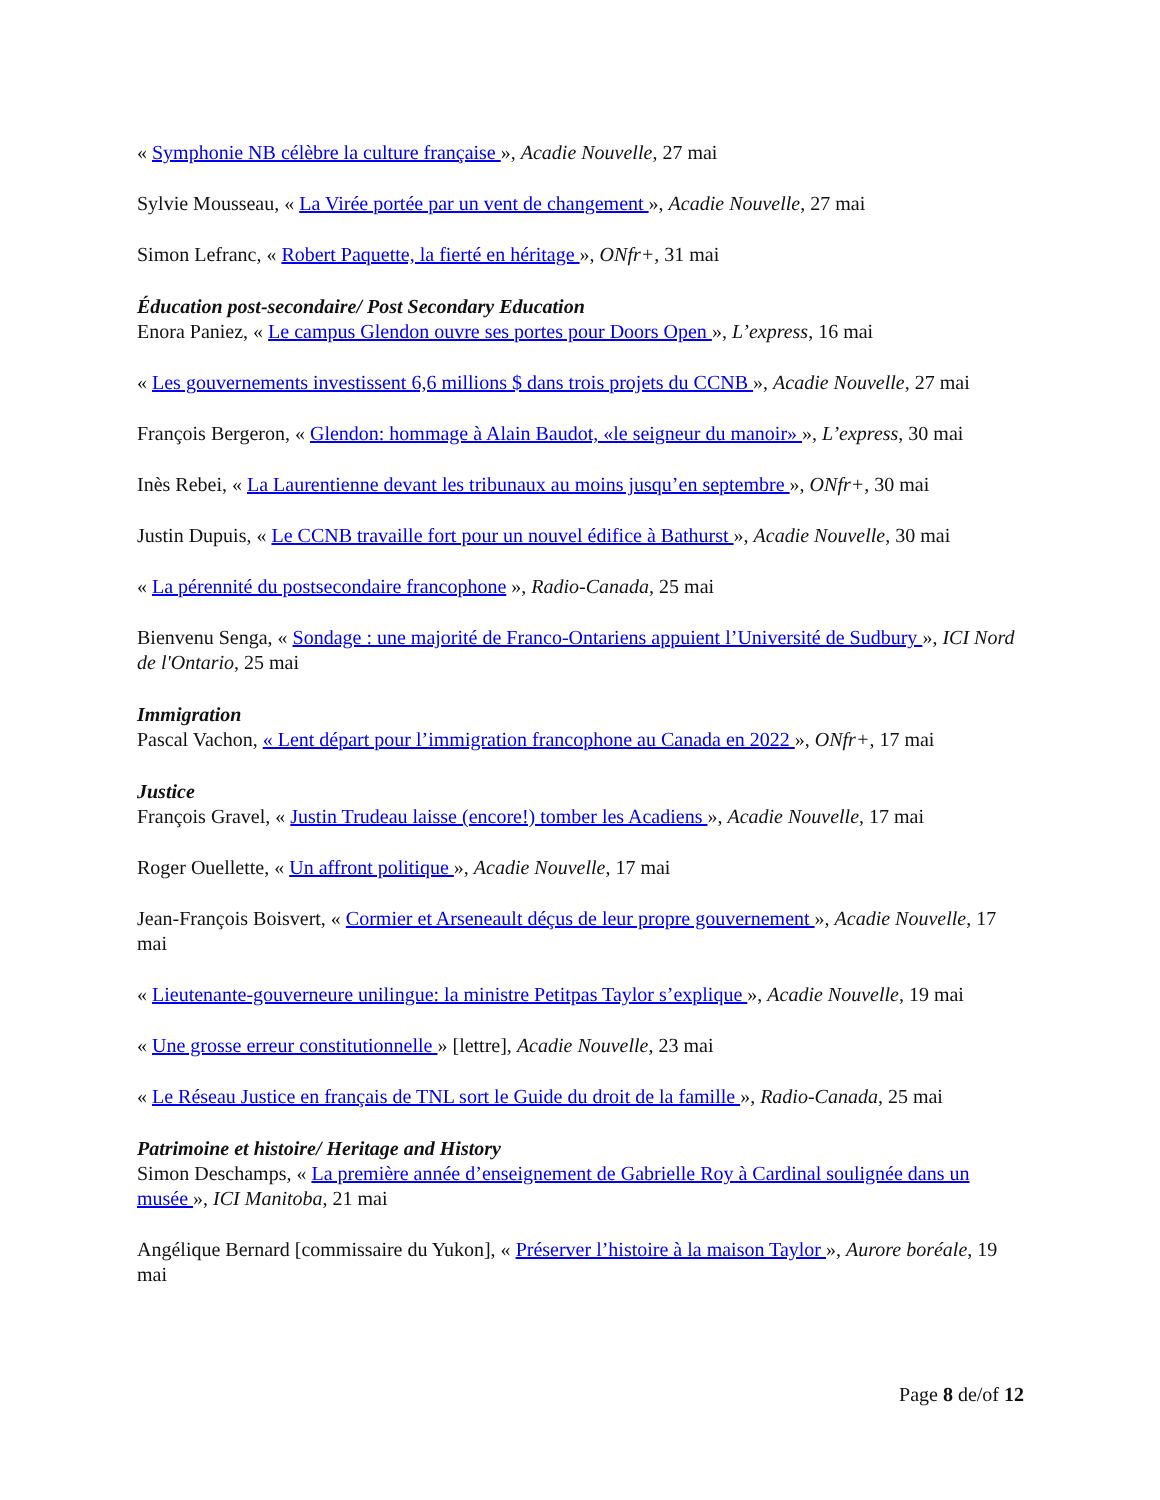« Symphonie NB célèbre la culture française », Acadie Nouvelle, 27 mai
Sylvie Mousseau, « La Virée portée par un vent de changement », Acadie Nouvelle, 27 mai
Simon Lefranc, « Robert Paquette, la fierté en héritage », ONfr+, 31 mai
Éducation post-secondaire/ Post Secondary Education
Enora Paniez, « Le campus Glendon ouvre ses portes pour Doors Open », L’express, 16 mai
« Les gouvernements investissent 6,6 millions $ dans trois projets du CCNB », Acadie Nouvelle, 27 mai
François Bergeron, « Glendon: hommage à Alain Baudot, «le seigneur du manoir» », L’express, 30 mai
Inès Rebei, « La Laurentienne devant les tribunaux au moins jusqu’en septembre », ONfr+, 30 mai
Justin Dupuis, « Le CCNB travaille fort pour un nouvel édifice à Bathurst », Acadie Nouvelle, 30 mai
« La pérennité du postsecondaire francophone », Radio-Canada, 25 mai
Bienvenu Senga, « Sondage : une majorité de Franco-Ontariens appuient l’Université de Sudbury », ICI Nord de l'Ontario, 25 mai
Immigration
Pascal Vachon, « Lent départ pour l’immigration francophone au Canada en 2022 », ONfr+, 17 mai
Justice
François Gravel, « Justin Trudeau laisse (encore!) tomber les Acadiens », Acadie Nouvelle, 17 mai
Roger Ouellette, « Un affront politique », Acadie Nouvelle, 17 mai
Jean-François Boisvert, « Cormier et Arseneault déçus de leur propre gouvernement », Acadie Nouvelle, 17 mai
« Lieutenante-gouverneure unilingue: la ministre Petitpas Taylor s’explique », Acadie Nouvelle, 19 mai
« Une grosse erreur constitutionnelle » [lettre], Acadie Nouvelle, 23 mai
« Le Réseau Justice en français de TNL sort le Guide du droit de la famille », Radio-Canada, 25 mai
Patrimoine et histoire/ Heritage and History
Simon Deschamps, « La première année d’enseignement de Gabrielle Roy à Cardinal soulignée dans un musée », ICI Manitoba, 21 mai
Angélique Bernard [commissaire du Yukon], « Préserver l’histoire à la maison Taylor », Aurore boréale, 19 mai
Page 8 de/of 12